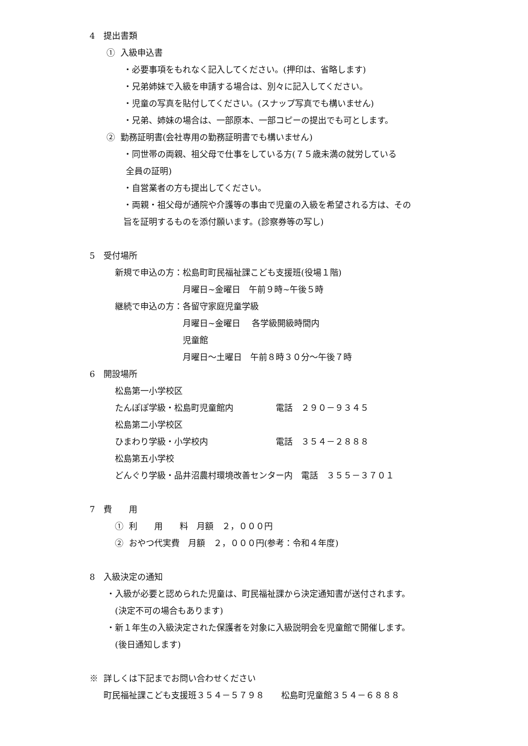4　提出書類
　　① 入級申込書
　　　　・必要事項をもれなく記入してください。(押印は、省略します)
　　　　・兄弟姉妹で入級を申請する場合は、別々に記入してください。
　　　　・児童の写真を貼付してください。(スナップ写真でも構いません)
　　　　・兄弟、姉妹の場合は、一部原本、一部コピーの提出でも可とします。
　　② 勤務証明書(会社専用の勤務証明書でも構いません)
　　　　・同世帯の両親、祖父母で仕事をしている方(７５歳未満の就労している
　　　　 全員の証明)
　　　　・自営業者の方も提出してください。
　　　　・両親・祖父母が通院や介護等の事由で児童の入級を希望される方は、その
　　　　旨を証明するものを添付願います。(診察券等の写し)
5　受付場所
　　　新規で申込の方：松島町町民福祉課こども支援班(役場１階)
　　　　　　　　　　　月曜日~金曜日　午前９時~午後５時
　　　継続で申込の方：各留守家庭児童学級
　　　　　　　　　　　月曜日~金曜日　 各学級開級時間内
　　　　　　　　　　　児童館
　　　　　　　　　　　月曜日～土曜日　午前８時３０分～午後７時
6　開設場所
　　　松島第一小学校区
　　　たんぽぽ学級・松島町児童館内　　　　　電話　２９０－９３４５
　　　松島第二小学校区
　　　ひまわり学級・小学校内　　　　　　　　電話　３５４－２８８８
　　　松島第五小学校
　　　どんぐり学級・品井沼農村環境改善センター内　電話　３５５－３７０１
7　費　　用
　　　① 利　　用　　料　月額　２，０００円
　　　② おやつ代実費　月額　２，０００円(参考：令和４年度)
8　入級決定の通知
　　・入級が必要と認められた児童は、町民福祉課から決定通知書が送付されます。
　　　(決定不可の場合もあります)
　　・新１年生の入級決定された保護者を対象に入級説明会を児童館で開催します。
　　　(後日通知します)
※ 詳しくは下記までお問い合わせください
　 町民福祉課こども支援班３５４－５７９８　　松島町児童館３５４－６８８８